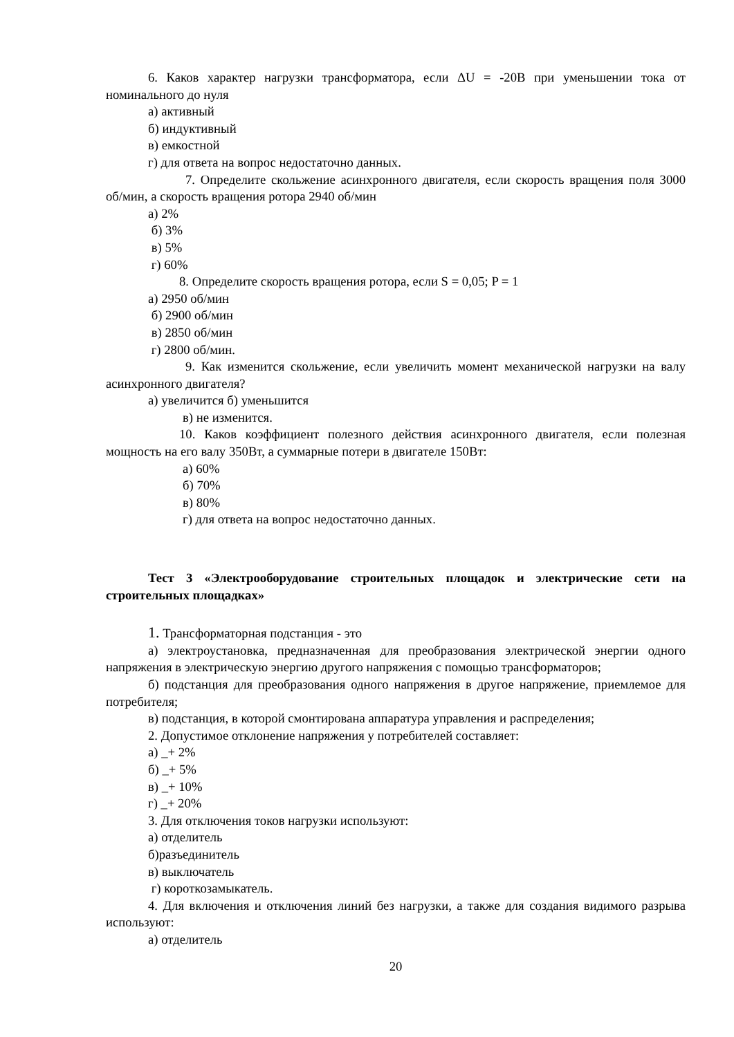6. Каков характер нагрузки трансформатора, если ΔU = -20В при уменьшении тока от номинального до нуля
а) активный
б) индуктивный
в) емкостной
г) для ответа на вопрос недостаточно данных.
7. Определите скольжение асинхронного двигателя, если скорость вращения поля 3000 об/мин, а скорость вращения ротора 2940 об/мин
а) 2%
б) 3%
в) 5%
г) 60%
8. Определите скорость вращения ротора, если S = 0,05; P = 1
а) 2950 об/мин
б) 2900 об/мин
в) 2850 об/мин
г) 2800 об/мин.
9. Как изменится скольжение, если увеличить момент механической нагрузки на валу асинхронного двигателя?
а) увеличится б) уменьшится
в) не изменится.
10. Каков коэффициент полезного действия асинхронного двигателя, если полезная мощность на его валу 350Вт, а суммарные потери в двигателе 150Вт:
а) 60%
б) 70%
в) 80%
г) для ответа на вопрос недостаточно данных.
Тест 3 «Электрооборудование строительных площадок и электрические сети на строительных площадках»
1. Трансформаторная подстанция - это
а) электроустановка, предназначенная для преобразования электрической энергии одного напряжения в электрическую энергию другого напряжения с помощью трансформаторов;
б) подстанция для преобразования одного напряжения в другое напряжение, приемлемое для потребителя;
в) подстанция, в которой смонтирована аппаратура управления и распределения;
2. Допустимое отклонение напряжения у потребителей составляет:
а) _+ 2%
б) _+ 5%
в) _+ 10%
г) _+ 20%
3. Для отключения токов нагрузки используют:
а) отделитель
б)разъединитель
в) выключатель
г) короткозамыкатель.
4. Для включения и отключения линий без нагрузки, а также для создания видимого разрыва используют:
а) отделитель
20